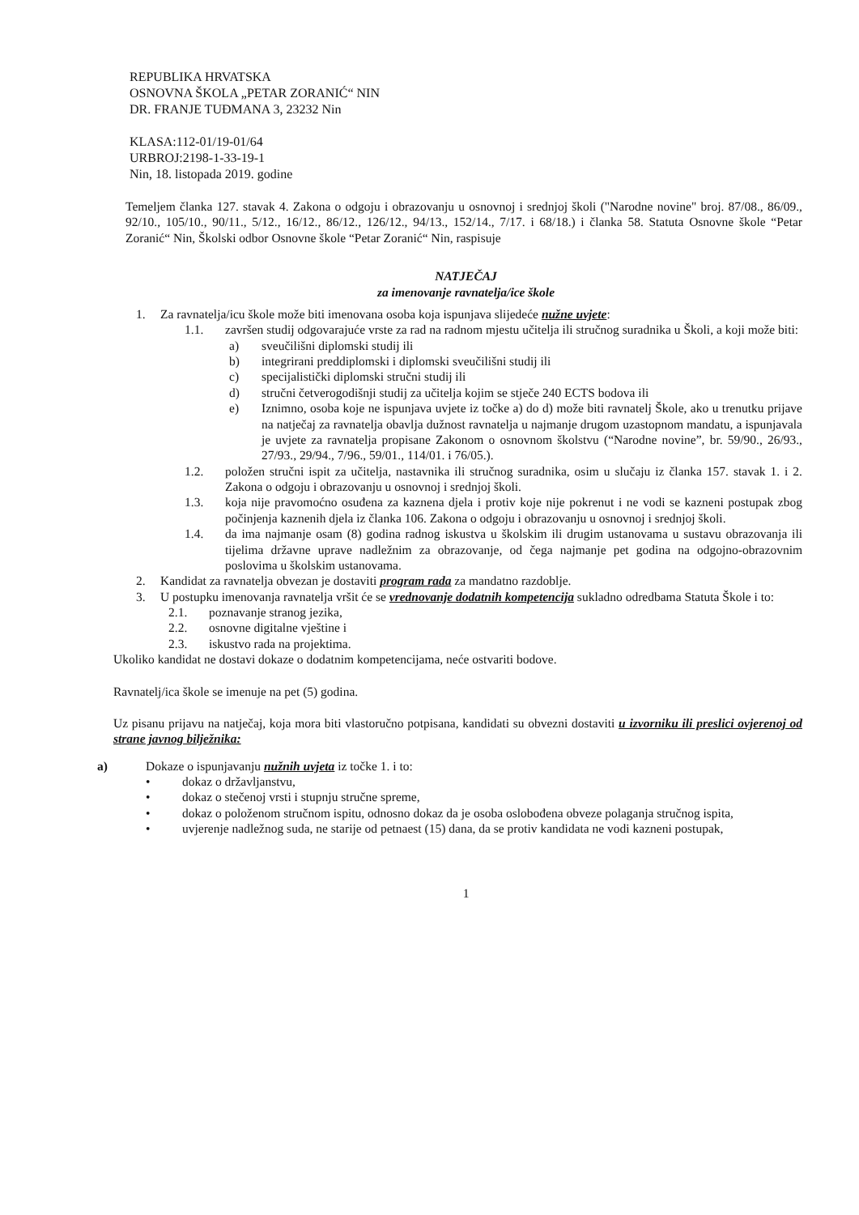REPUBLIKA HRVATSKA
OSNOVNA ŠKOLA „PETAR ZORANIĆ“ NIN
DR. FRANJE TUĐMANA 3, 23232 Nin
KLASA:112-01/19-01/64
URBROJ:2198-1-33-19-1
Nin, 18. listopada 2019. godine
Temeljem članka 127. stavak 4. Zakona o odgoju i obrazovanju u osnovnoj i srednjoj školi ("Narodne novine" broj. 87/08., 86/09., 92/10., 105/10., 90/11., 5/12., 16/12., 86/12., 126/12., 94/13., 152/14., 7/17. i 68/18.) i članka 58. Statuta Osnovne škole “Petar Zoranić“ Nin, Školski odbor Osnovne škole “Petar Zoranić“ Nin, raspisuje
NATJEČAJ
za imenovanje ravnatelja/ice škole
1. Za ravnatelja/icu škole može biti imenovana osoba koja ispunjava slijedeće nužne uvjete:
1.1. završen studij odgovarajuće vrste za rad na radnom mjestu učitelja ili stručnog suradnika u Školi, a koji može biti:
a) sveučilišni diplomski studij ili
b) integrirani preddiplomski i diplomski sveučilišni studij ili
c) specijalistički diplomski stručni studij ili
d) stručni četverogodišnji studij za učitelja kojim se stječe 240 ECTS bodova ili
e) Iznimno, osoba koje ne ispunjava uvjete iz točke a) do d) može biti ravnatelj Škole, ako u trenutku prijave na natječaj za ravnatelja obavlja dužnost ravnatelja u najmanje drugom uzastopnom mandatu, a ispunjavala je uvjete za ravnatelja propisane Zakonom o osnovnom školstvu (“Narodne novine”, br. 59/90., 26/93., 27/93., 29/94., 7/96., 59/01., 114/01. i 76/05.).
1.2. položen stručni ispit za učitelja, nastavnika ili stručnog suradnika, osim u slučaju iz članka 157. stavak 1. i 2. Zakona o odgoju i obrazovanju u osnovnoj i srednjoj školi.
1.3. koja nije pravomoćno osuđena za kaznena djela i protiv koje nije pokrenut i ne vodi se kazneni postupak zbog počinjenja kaznenih djela iz članka 106. Zakona o odgoju i obrazovanju u osnovnoj i srednjoj školi.
1.4. da ima najmanje osam (8) godina radnog iskustva u školskim ili drugim ustanovama u sustavu obrazovanja ili tijelima državne uprave nadležnim za obrazovanje, od čega najmanje pet godina na odgojno-obrazovnim poslovima u školskim ustanovama.
2. Kandidat za ravnatelja obvezan je dostaviti program rada za mandatno razdoblje.
3. U postupku imenovanja ravnatelja vršit će se vrednovanje dodatnih kompetencija sukladno odredbama Statuta Škole i to:
2.1. poznavanje stranog jezika,
2.2. osnovne digitalne vještine i
2.3. iskustvo rada na projektima.
Ukoliko kandidat ne dostavi dokaze o dodatnim kompetencijama, neće ostvariti bodove.
Ravnatelj/ica škole se imenuje na pet (5) godina.
Uz pisanu prijavu na natječaj, koja mora biti vlastoručno potpisana, kandidati su obvezni dostaviti u izvorniku ili preslici ovjerenoj od strane javnog bilježnika:
a) Dokaze o ispunjavanju nužnih uvjeta iz točke 1. i to:
• dokaz o državljanstvu,
• dokaz o stečenoj vrsti i stupnju stručne spreme,
• dokaz o položenom stručnom ispitu, odnosno dokaz da je osoba oslobođena obveze polaganja stručnog ispita,
• uvjerenje nadležnog suda, ne starije od petnaest (15) dana, da se protiv kandidata ne vodi kazneni postupak,
1